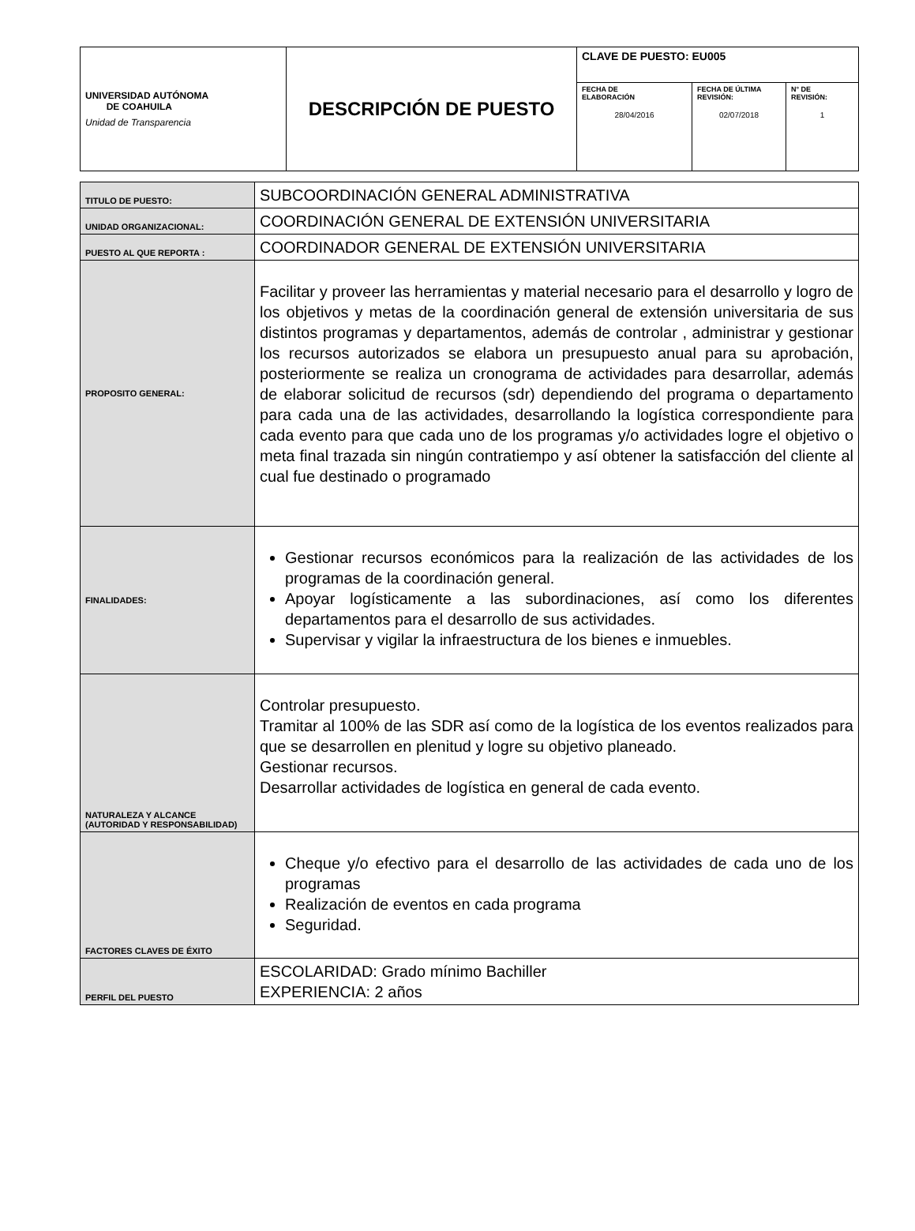| UNIVERSIDAD AUTÓNOMA DE COAHUILA Unidad de Transparencia | DESCRIPCIÓN DE PUESTO | CLAVE DE PUESTO: EU005 | | |
| | | FECHA DE ELABORACIÓN 28/04/2016 | FECHA DE ÚLTIMA REVISIÓN: 02/07/2018 | N° DE REVISIÓN: 1 |
| TITULO DE PUESTO: | SUBCOORDINACIÓN GENERAL ADMINISTRATIVA |
| UNIDAD ORGANIZACIONAL: | COORDINACIÓN GENERAL DE EXTENSIÓN UNIVERSITARIA |
| PUESTO AL QUE REPORTA : | COORDINADOR GENERAL DE EXTENSIÓN UNIVERSITARIA |
| PROPOSITO GENERAL: | Facilitar y proveer las herramientas y material necesario para el desarrollo y logro de los objetivos y metas de la coordinación general de extensión universitaria de sus distintos programas y departamentos, además de controlar , administrar y gestionar los recursos autorizados se elabora un presupuesto anual para su aprobación, posteriormente se realiza un cronograma de actividades para desarrollar, además de elaborar solicitud de recursos (sdr) dependiendo del programa o departamento para cada una de las actividades, desarrollando la logística correspondiente para cada evento para que cada uno de los programas y/o actividades logre el objetivo o meta final trazada sin ningún contratiempo y así obtener la satisfacción del cliente al cual fue destinado o programado |
| FINALIDADES: | Gestionar recursos económicos para la realización de las actividades de los programas de la coordinación general. Apoyar logísticamente a las subordinaciones, así como los diferentes departamentos para el desarrollo de sus actividades. Supervisar y vigilar la infraestructura de los bienes e inmuebles. |
| NATURALEZA Y ALCANCE (AUTORIDAD Y RESPONSABILIDAD) | Controlar presupuesto. Tramitar al 100% de las SDR así como de la logística de los eventos realizados para que se desarrollen en plenitud y logre su objetivo planeado. Gestionar recursos. Desarrollar actividades de logística en general de cada evento. |
| FACTORES CLAVES DE ÉXITO | Cheque y/o efectivo para el desarrollo de las actividades de cada uno de los programas Realización de eventos en cada programa Seguridad. |
| PERFIL DEL PUESTO | ESCOLARIDAD: Grado mínimo Bachiller EXPERIENCIA: 2 años |